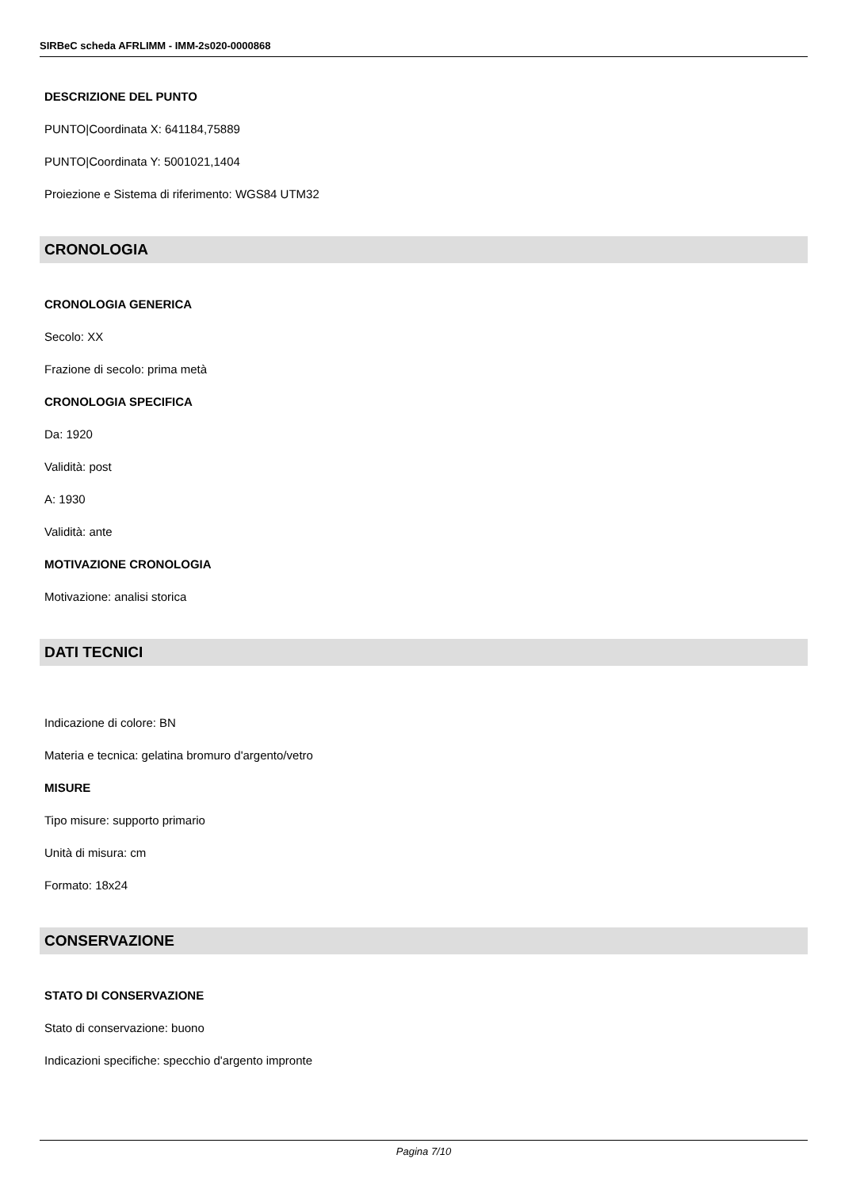SIRBeC scheda AFRLIMM - IMM-2s020-0000868
DESCRIZIONE DEL PUNTO
PUNTO|Coordinata X: 641184,75889
PUNTO|Coordinata Y: 5001021,1404
Proiezione e Sistema di riferimento: WGS84 UTM32
CRONOLOGIA
CRONOLOGIA GENERICA
Secolo: XX
Frazione di secolo: prima metà
CRONOLOGIA SPECIFICA
Da: 1920
Validità: post
A: 1930
Validità: ante
MOTIVAZIONE CRONOLOGIA
Motivazione: analisi storica
DATI TECNICI
Indicazione di colore: BN
Materia e tecnica: gelatina bromuro d'argento/vetro
MISURE
Tipo misure: supporto primario
Unità di misura: cm
Formato: 18x24
CONSERVAZIONE
STATO DI CONSERVAZIONE
Stato di conservazione: buono
Indicazioni specifiche: specchio d'argento impronte
Pagina 7/10